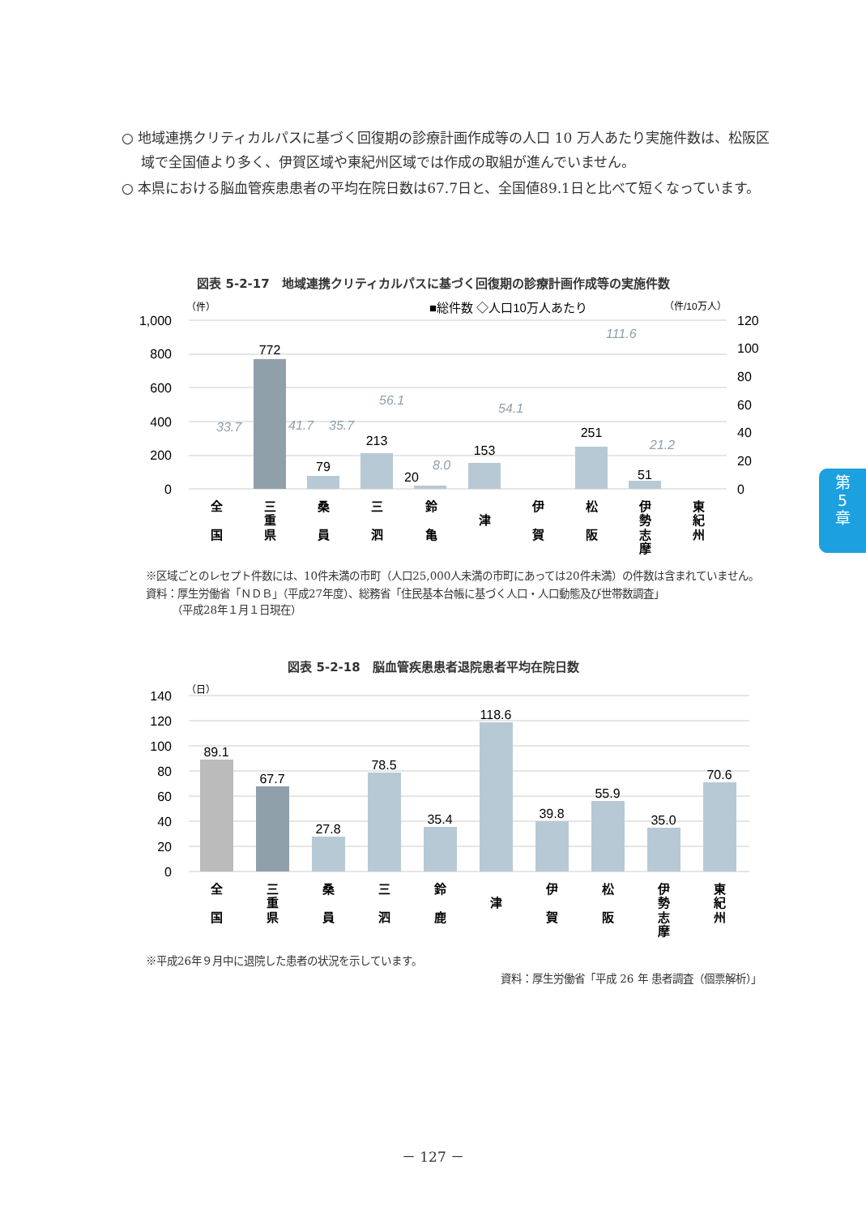○ 地域連携クリティカルパスに基づく回復期の診療計画作成等の人口 10 万人あたり実施件数は、松阪区域で全国値より多く、伊賀区域や東紀州区域では作成の取組が進んでいません。
○ 本県における脳血管疾患患者の平均在院日数は67.7日と、全国値89.1日と比べて短くなっています。
図表 5-2-17　地域連携クリティカルパスに基づく回復期の診療計画作成等の実施件数
（件）
■総件数 ◇人口10万人あたり
（件/10万人）
1,000
800
600
400
200
0
120
100
80
60
40
20
0
772
79
213
20
153
251
51
33.7
41.7
35.7
56.1
8.0
54.1
111.6
21.2
全
国
三
重
県
桑
員
三
泗
鈴
亀
津
伊
賀
松
阪
伊
勢
志
摩
東
紀
州
※区域ごとのレセプト件数には、10件未満の市町（人口25,000人未満の市町にあっては20件未満）の件数は含まれていません。
資料：厚生労働省「ＮＤＢ」（平成27年度）、総務省「住民基本台帳に基づく人口・人口動態及び世帯数調査」
　　　（平成28年１月１日現在）
図表 5-2-18　脳血管疾患患者退院患者平均在院日数
（日）
140
120
100
80
60
40
20
0
89.1
67.7
27.8
78.5
35.4
118.6
39.8
55.9
35.0
70.6
全
国
三
重
県
桑
員
三
泗
鈴
鹿
津
伊
賀
松
阪
伊
勢
志
摩
東
紀
州
※平成26年９月中に退院した患者の状況を示しています。
資料：厚生労働省「平成 26 年 患者調査（個票解析）」
－ 127 －
第
5
章